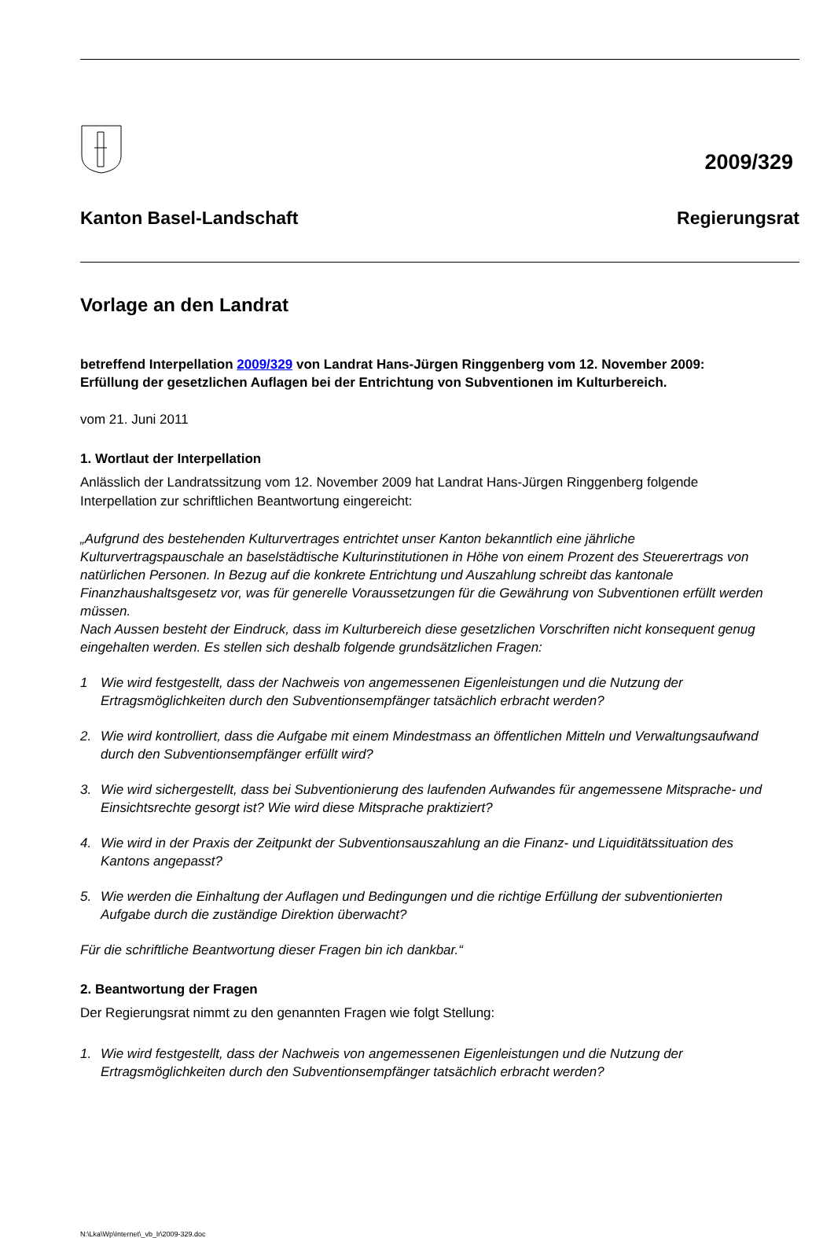2009/329
Kanton Basel-Landschaft Regierungsrat
Vorlage an den Landrat
betreffend Interpellation 2009/329 von Landrat Hans-Jürgen Ringgenberg vom 12. November 2009: Erfüllung der gesetzlichen Auflagen bei der Entrichtung von Subventionen im Kulturbereich.
vom 21. Juni 2011
1. Wortlaut der Interpellation
Anlässlich der Landratssitzung vom 12. November 2009 hat Landrat Hans-Jürgen Ringgenberg folgende Interpellation zur schriftlichen Beantwortung eingereicht:
„Aufgrund des bestehenden Kulturvertrages entrichtet unser Kanton bekanntlich eine jährliche Kulturvertragspauschale an baselstädtische Kulturinstitutionen in Höhe von einem Prozent des Steuerertrags von natürlichen Personen. In Bezug auf die konkrete Entrichtung und Auszahlung schreibt das kantonale Finanzhaushaltsgesetz vor, was für generelle Voraussetzungen für die Gewährung von Subventionen erfüllt werden müssen.
Nach Aussen besteht der Eindruck, dass im Kulturbereich diese gesetzlichen Vorschriften nicht konsequent genug eingehalten werden. Es stellen sich deshalb folgende grundsätzlichen Fragen:
1 Wie wird festgestellt, dass der Nachweis von angemessenen Eigenleistungen und die Nutzung der Ertragsmöglichkeiten durch den Subventionsempfänger tatsächlich erbracht werden?
2. Wie wird kontrolliert, dass die Aufgabe mit einem Mindestmass an öffentlichen Mitteln und Verwaltungsaufwand durch den Subventionsempfänger erfüllt wird?
3. Wie wird sichergestellt, dass bei Subventionierung des laufenden Aufwandes für angemessene Mitsprache- und Einsichtsrechte gesorgt ist? Wie wird diese Mitsprache praktiziert?
4. Wie wird in der Praxis der Zeitpunkt der Subventionsauszahlung an die Finanz- und Liquiditätssituation des Kantons angepasst?
5. Wie werden die Einhaltung der Auflagen und Bedingungen und die richtige Erfüllung der subventionierten Aufgabe durch die zuständige Direktion überwacht?
Für die schriftliche Beantwortung dieser Fragen bin ich dankbar.“
2. Beantwortung der Fragen
Der Regierungsrat nimmt zu den genannten Fragen wie folgt Stellung:
1. Wie wird festgestellt, dass der Nachweis von angemessenen Eigenleistungen und die Nutzung der Ertragsmöglichkeiten durch den Subventionsempfänger tatsächlich erbracht werden?
N:\Lka\Wp\Internet\_vb_lr\2009-329.doc